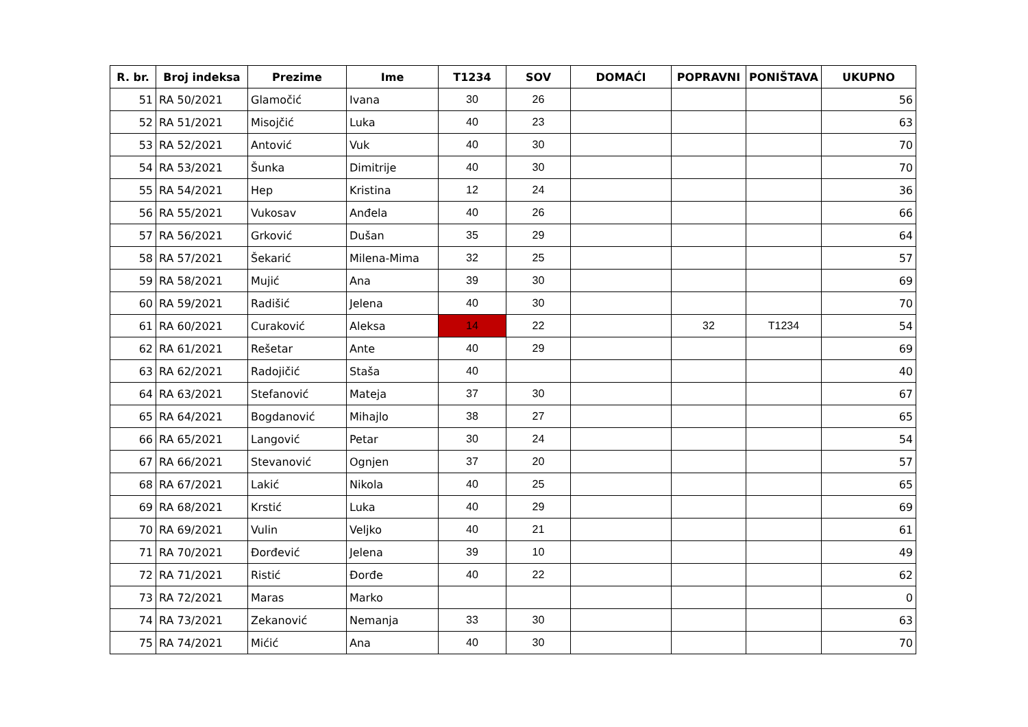| R. br. | Broj indeksa | Prezime | Ime | T1234 | SOV | DOMAĆI | POPRAVNI | PONIŠTAVA | UKUPNO |
| --- | --- | --- | --- | --- | --- | --- | --- | --- | --- |
| 51 | RA 50/2021 | Glamočić | Ivana | 30 | 26 | | | | 56 |
| 52 | RA 51/2021 | Misojčić | Luka | 40 | 23 | | | | 63 |
| 53 | RA 52/2021 | Antović | Vuk | 40 | 30 | | | | 70 |
| 54 | RA 53/2021 | Šunka | Dimitrije | 40 | 30 | | | | 70 |
| 55 | RA 54/2021 | Hep | Kristina | 12 | 24 | | | | 36 |
| 56 | RA 55/2021 | Vukosav | Anđela | 40 | 26 | | | | 66 |
| 57 | RA 56/2021 | Grković | Dušan | 35 | 29 | | | | 64 |
| 58 | RA 57/2021 | Šekarić | Milena-Mima | 32 | 25 | | | | 57 |
| 59 | RA 58/2021 | Mujić | Ana | 39 | 30 | | | | 69 |
| 60 | RA 59/2021 | Radišić | Jelena | 40 | 30 | | | | 70 |
| 61 | RA 60/2021 | Curaković | Aleksa | 14 | 22 | | 32 | T1234 | 54 |
| 62 | RA 61/2021 | Rešetar | Ante | 40 | 29 | | | | 69 |
| 63 | RA 62/2021 | Radojičić | Staša | 40 | | | | | 40 |
| 64 | RA 63/2021 | Stefanović | Mateja | 37 | 30 | | | | 67 |
| 65 | RA 64/2021 | Bogdanović | Mihajlo | 38 | 27 | | | | 65 |
| 66 | RA 65/2021 | Langović | Petar | 30 | 24 | | | | 54 |
| 67 | RA 66/2021 | Stevanović | Ognjen | 37 | 20 | | | | 57 |
| 68 | RA 67/2021 | Lakić | Nikola | 40 | 25 | | | | 65 |
| 69 | RA 68/2021 | Krstić | Luka | 40 | 29 | | | | 69 |
| 70 | RA 69/2021 | Vulin | Veljko | 40 | 21 | | | | 61 |
| 71 | RA 70/2021 | Đorđević | Jelena | 39 | 10 | | | | 49 |
| 72 | RA 71/2021 | Ristić | Đorđe | 40 | 22 | | | | 62 |
| 73 | RA 72/2021 | Maras | Marko | | | | | | 0 |
| 74 | RA 73/2021 | Zekanović | Nemanja | 33 | 30 | | | | 63 |
| 75 | RA 74/2021 | Mićić | Ana | 40 | 30 | | | | 70 |